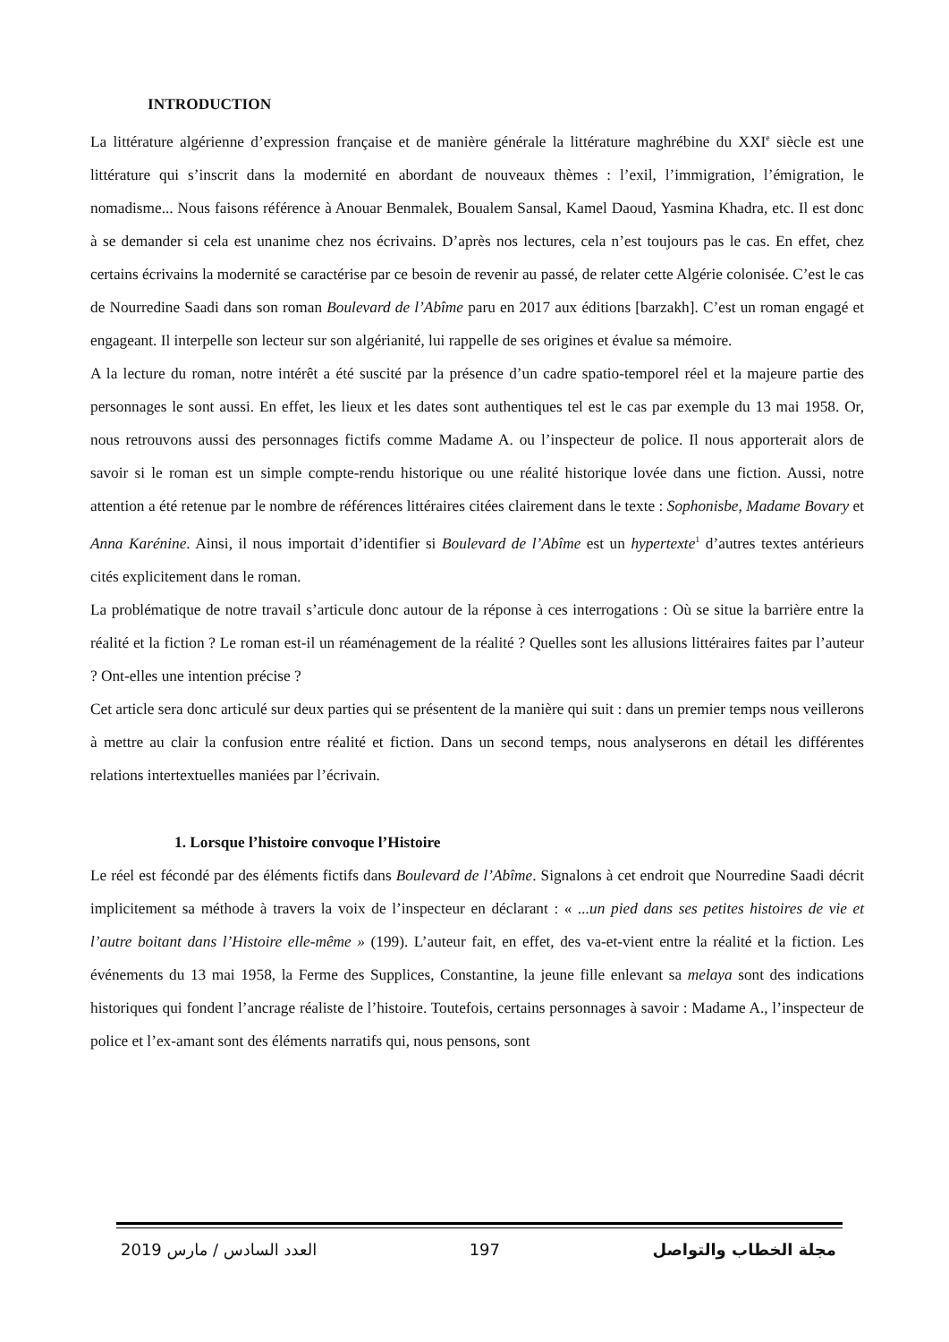INTRODUCTION
La littérature algérienne d’expression française et de manière générale la littérature maghrébine du XXI<sup>e</sup> siècle est une littérature qui s’inscrit dans la modernité en abordant de nouveaux thèmes : l’exil, l’immigration, l’émigration, le nomadisme... Nous faisons référence à Anouar Benmalek, Boualem Sansal, Kamel Daoud, Yasmina Khadra, etc. Il est donc à se demander si cela est unanime chez nos écrivains. D’après nos lectures, cela n’est toujours pas le cas. En effet, chez certains écrivains la modernité se caractérise par ce besoin de revenir au passé, de relater cette Algérie colonisée. C’est le cas de Nourredine Saadi dans son roman Boulevard de l’Abîme paru en 2017 aux éditions [barzakh]. C’est un roman engagé et engageant. Il interpelle son lecteur sur son algérianité, lui rappelle de ses origines et évalue sa mémoire.
A la lecture du roman, notre intérêt a été suscité par la présence d’un cadre spatio-temporel réel et la majeure partie des personnages le sont aussi. En effet, les lieux et les dates sont authentiques tel est le cas par exemple du 13 mai 1958. Or, nous retrouvons aussi des personnages fictifs comme Madame A. ou l’inspecteur de police. Il nous apporterait alors de savoir si le roman est un simple compte-rendu historique ou une réalité historique lovée dans une fiction. Aussi, notre attention a été retenue par le nombre de références littéraires citées clairement dans le texte : Sophonisbe, Madame Bovary et Anna Karénine. Ainsi, il nous importait d’identifier si Boulevard de l’Abîme est un hypertexte<sup>1</sup> d’autres textes antérieurs cités explicitement dans le roman.
La problématique de notre travail s’articule donc autour de la réponse à ces interrogations : Où se situe la barrière entre la réalité et la fiction ? Le roman est-il un réaménagement de la réalité ? Quelles sont les allusions littéraires faites par l’auteur ? Ont-elles une intention précise ?
Cet article sera donc articulé sur deux parties qui se présentent de la manière qui suit : dans un premier temps nous veillerons à mettre au clair la confusion entre réalité et fiction. Dans un second temps, nous analyserons en détail les différentes relations intertextuelles maniées par l’écrivain.
1. Lorsque l’histoire convoque l’Histoire
Le réel est fécondé par des éléments fictifs dans Boulevard de l’Abîme. Signalons à cet endroit que Nourredine Saadi décrit implicitement sa méthode à travers la voix de l’inspecteur en déclarant : « ...un pied dans ses petites histoires de vie et l’autre boitant dans l’Histoire elle-même » (199). L’auteur fait, en effet, des va-et-vient entre la réalité et la fiction. Les événements du 13 mai 1958, la Ferme des Supplices, Constantine, la jeune fille enlevant sa melaya sont des indications historiques qui fondent l’ancrage réaliste de l’histoire. Toutefois, certains personnages à savoir : Madame A., l’inspecteur de police et l’ex-amant sont des éléments narratifs qui, nous pensons, sont
2019 العدد السادس / مارس 197 مجلة الخطاب والتواصل